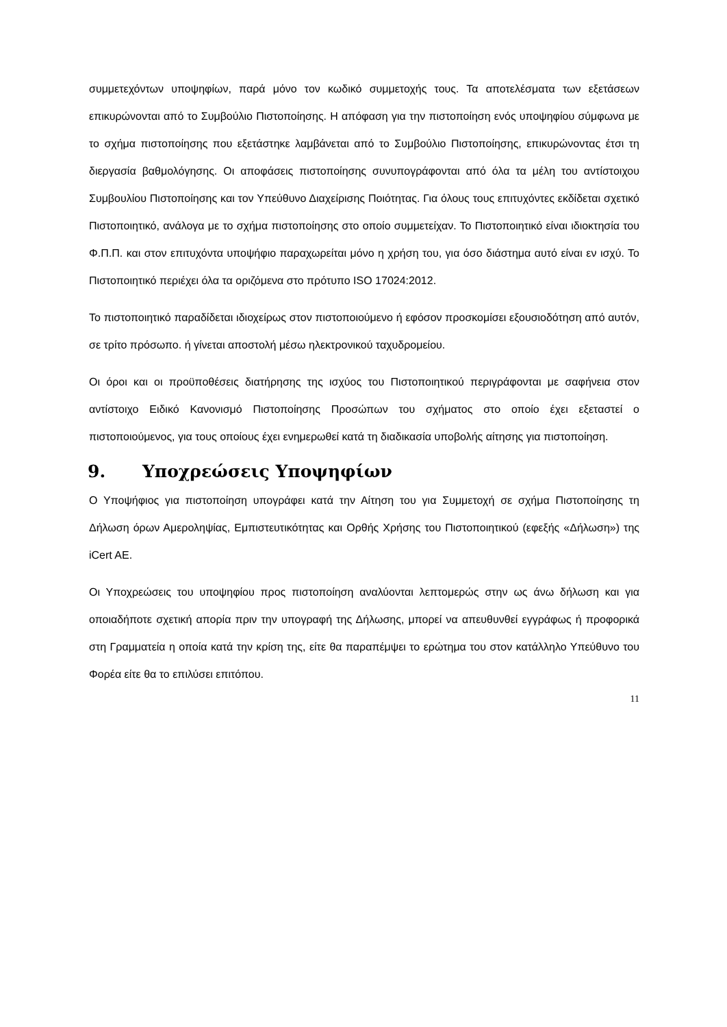συμμετεχόντων υποψηφίων, παρά μόνο τον κωδικό συμμετοχής τους. Τα αποτελέσματα των εξετάσεων επικυρώνονται από το Συμβούλιο Πιστοποίησης. Η απόφαση για την πιστοποίηση ενός υποψηφίου σύμφωνα με το σχήμα πιστοποίησης που εξετάστηκε λαμβάνεται από το Συμβούλιο Πιστοποίησης, επικυρώνοντας έτσι τη διεργασία βαθμολόγησης. Οι αποφάσεις πιστοποίησης συνυπογράφονται από όλα τα μέλη του αντίστοιχου Συμβουλίου Πιστοποίησης και τον Υπεύθυνο Διαχείρισης Ποιότητας. Για όλους τους επιτυχόντες εκδίδεται σχετικό Πιστοποιητικό, ανάλογα με το σχήμα πιστοποίησης στο οποίο συμμετείχαν. Το Πιστοποιητικό είναι ιδιοκτησία του Φ.Π.Π. και στον επιτυχόντα υποψήφιο παραχωρείται μόνο η χρήση του, για όσο διάστημα αυτό είναι εν ισχύ. Το Πιστοποιητικό περιέχει όλα τα οριζόμενα στο πρότυπο ISO 17024:2012.
Το πιστοποιητικό παραδίδεται ιδιοχείρως στον πιστοποιούμενο ή εφόσον προσκομίσει εξουσιοδότηση από αυτόν, σε τρίτο πρόσωπο. ή γίνεται αποστολή μέσω ηλεκτρονικού ταχυδρομείου.
Οι όροι και οι προϋποθέσεις διατήρησης της ισχύος του Πιστοποιητικού περιγράφονται με σαφήνεια στον αντίστοιχο Ειδικό Κανονισμό Πιστοποίησης Προσώπων του σχήματος στο οποίο έχει εξεταστεί ο πιστοποιούμενος, για τους οποίους έχει ενημερωθεί κατά τη διαδικασία υποβολής αίτησης για πιστοποίηση.
9. Υποχρεώσεις Υποψηφίων
Ο Υποψήφιος για πιστοποίηση υπογράφει κατά την Αίτηση του για Συμμετοχή σε σχήμα Πιστοποίησης τη Δήλωση όρων Αμεροληψίας, Εμπιστευτικότητας και Ορθής Χρήσης του Πιστοποιητικού (εφεξής «Δήλωση») της iCert AE.
Οι Υποχρεώσεις του υποψηφίου προς πιστοποίηση αναλύονται λεπτομερώς στην ως άνω δήλωση και για οποιαδήποτε σχετική απορία πριν την υπογραφή της Δήλωσης, μπορεί να απευθυνθεί εγγράφως ή προφορικά στη Γραμματεία η οποία κατά την κρίση της, είτε θα παραπέμψει το ερώτημα του στον κατάλληλο Υπεύθυνο του Φορέα είτε θα το επιλύσει επιτόπου.
11